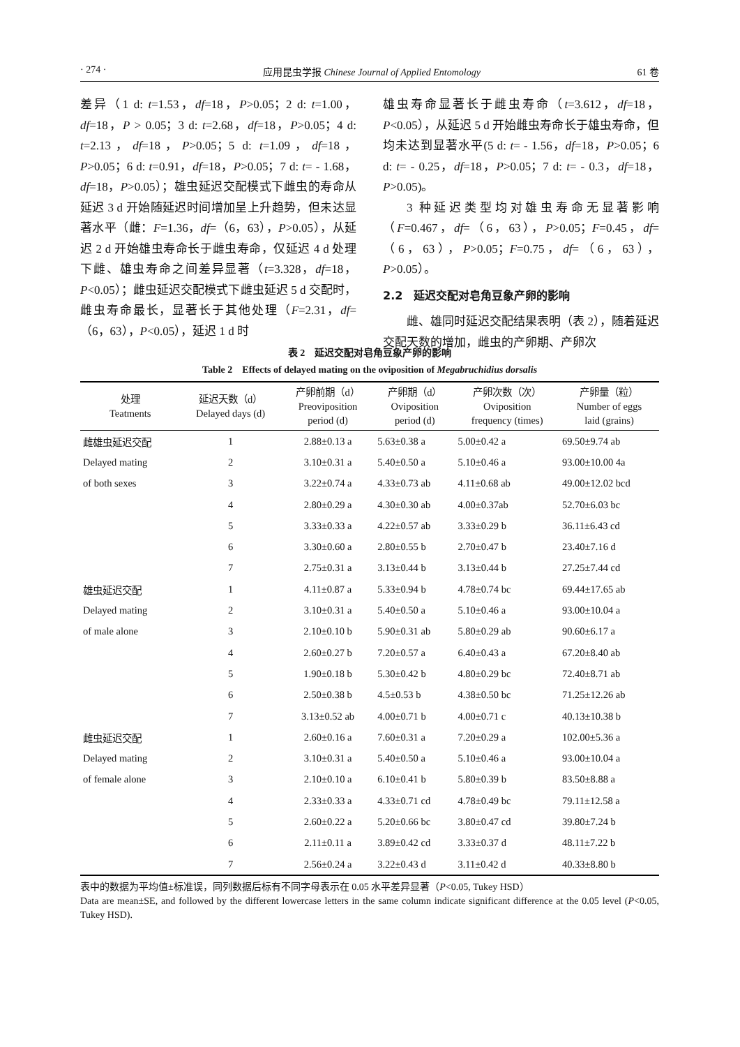· 274 · 应用昆虫学报 Chinese Journal of Applied Entomology 61 卷
差异（1 d: t=1.53，df=18，P>0.05；2 d: t=1.00，df=18，P > 0.05；3 d: t=2.68，df=18，P>0.05；4 d: t=2.13，df=18，P>0.05；5 d: t=1.09，df=18，P>0.05；6 d: t=0.91，df=18，P>0.05；7 d: t= - 1.68，df=18，P>0.05）；雄虫延迟交配模式下雌虫的寿命从延迟 3 d 开始随延迟时间增加呈上升趋势，但未达显著水平（雌：F=1.36，df=（6，63），P>0.05），从延迟 2 d 开始雄虫寿命长于雌虫寿命，仅延迟 4 d 处理下雌、雄虫寿命之间差异显著（t=3.328，df=18，P<0.05）；雌虫延迟交配模式下雌虫延迟 5 d 交配时，雌虫寿命最长，显著长于其他处理（F=2.31，df=（6，63），P<0.05），延迟 1 d 时
雄虫寿命显著长于雌虫寿命（t=3.612，df=18，P<0.05），从延迟 5 d 开始雌虫寿命长于雄虫寿命，但均未达到显著水平(5 d: t= - 1.56，df=18，P>0.05；6 d: t= - 0.25，df=18，P>0.05；7 d: t= - 0.3，df=18，P>0.05)。
3 种延迟类型均对雄虫寿命无显著影响（F=0.467，df=（6，63），P>0.05；F=0.45，df=（6，63），P>0.05；F=0.75，df=（6，63），P>0.05）。
2.2　延迟交配对皂角豆象产卵的影响
雌、雄同时延迟交配结果表明（表 2），随着延迟交配天数的增加，雌虫的产卵期、产卵次
表 2　延迟交配对皂角豆象产卵的影响
Table 2　Effects of delayed mating on the oviposition of Megabruchidius dorsalis
| 处理 Teatments | 延迟天数（d） Delayed days (d) | 产卵前期（d） Preoviposition period (d) | 产卵期（d） Oviposition period (d) | 产卵次数（次） Oviposition frequency (times) | 产卵量（粒） Number of eggs laid (grains) |
| --- | --- | --- | --- | --- | --- |
| 雌雄虫延迟交配 | 1 | 2.88±0.13 a | 5.63±0.38 a | 5.00±0.42 a | 69.50±9.74 ab |
| Delayed mating | 2 | 3.10±0.31 a | 5.40±0.50 a | 5.10±0.46 a | 93.00±10.00 4a |
| of both sexes | 3 | 3.22±0.74 a | 4.33±0.73 ab | 4.11±0.68 ab | 49.00±12.02 bcd |
| | 4 | 2.80±0.29 a | 4.30±0.30 ab | 4.00±0.37ab | 52.70±6.03 bc |
| | 5 | 3.33±0.33 a | 4.22±0.57 ab | 3.33±0.29 b | 36.11±6.43 cd |
| | 6 | 3.30±0.60 a | 2.80±0.55 b | 2.70±0.47 b | 23.40±7.16 d |
| | 7 | 2.75±0.31 a | 3.13±0.44 b | 3.13±0.44 b | 27.25±7.44 cd |
| 雄虫延迟交配 | 1 | 4.11±0.87 a | 5.33±0.94 b | 4.78±0.74 bc | 69.44±17.65 ab |
| Delayed mating | 2 | 3.10±0.31 a | 5.40±0.50 a | 5.10±0.46 a | 93.00±10.04 a |
| of male alone | 3 | 2.10±0.10 b | 5.90±0.31 ab | 5.80±0.29 ab | 90.60±6.17 a |
| | 4 | 2.60±0.27 b | 7.20±0.57 a | 6.40±0.43 a | 67.20±8.40 ab |
| | 5 | 1.90±0.18 b | 5.30±0.42 b | 4.80±0.29 bc | 72.40±8.71 ab |
| | 6 | 2.50±0.38 b | 4.5±0.53 b | 4.38±0.50 bc | 71.25±12.26 ab |
| | 7 | 3.13±0.52 ab | 4.00±0.71 b | 4.00±0.71 c | 40.13±10.38 b |
| 雌虫延迟交配 | 1 | 2.60±0.16 a | 7.60±0.31 a | 7.20±0.29 a | 102.00±5.36 a |
| Delayed mating | 2 | 3.10±0.31 a | 5.40±0.50 a | 5.10±0.46 a | 93.00±10.04 a |
| of female alone | 3 | 2.10±0.10 a | 6.10±0.41 b | 5.80±0.39 b | 83.50±8.88 a |
| | 4 | 2.33±0.33 a | 4.33±0.71 cd | 4.78±0.49 bc | 79.11±12.58 a |
| | 5 | 2.60±0.22 a | 5.20±0.66 bc | 3.80±0.47 cd | 39.80±7.24 b |
| | 6 | 2.11±0.11 a | 3.89±0.42 cd | 3.33±0.37 d | 48.11±7.22 b |
| | 7 | 2.56±0.24 a | 3.22±0.43 d | 3.11±0.42 d | 40.33±8.80 b |
表中的数据为平均值±标准误，同列数据后标有不同字母表示在 0.05 水平差异显著（P<0.05, Tukey HSD）
Data are mean±SE, and followed by the different lowercase letters in the same column indicate significant difference at the 0.05 level (P<0.05, Tukey HSD).